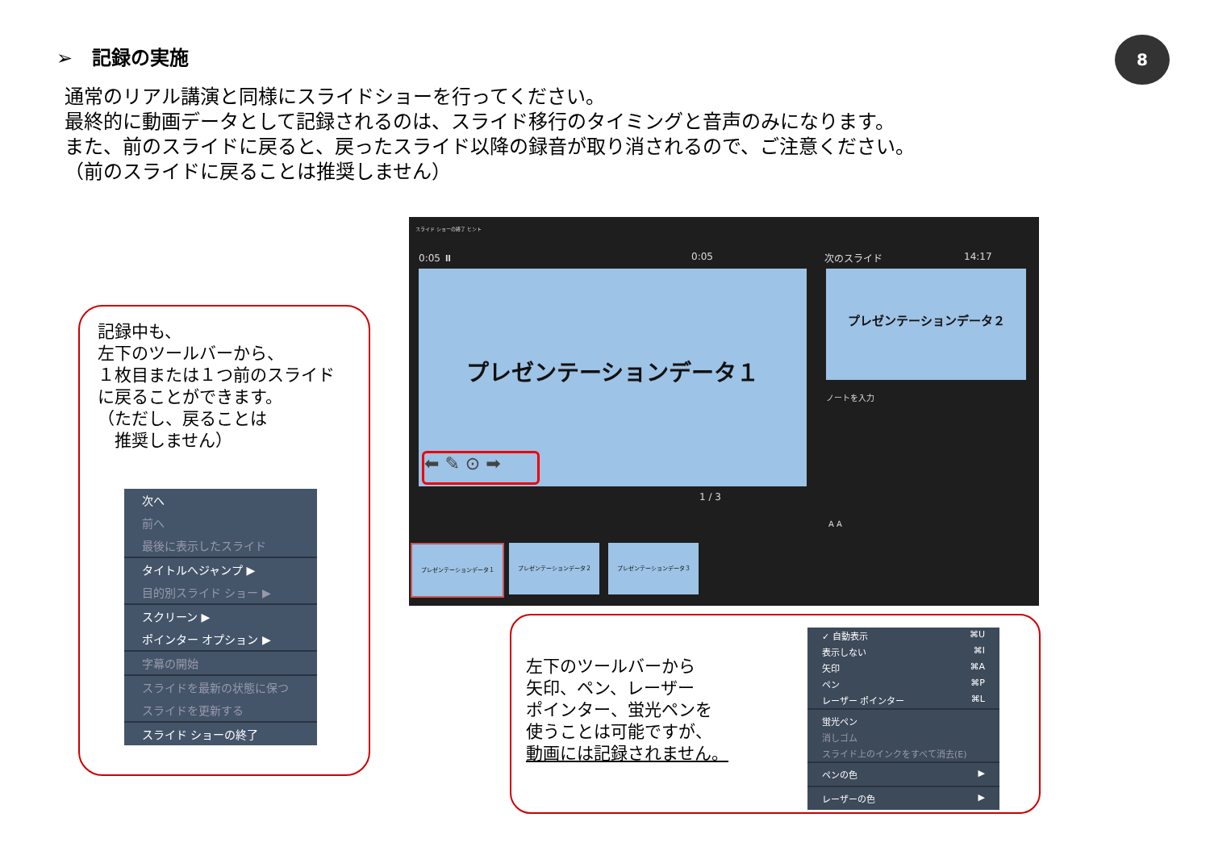➢　記録の実施 8
通常のリアル講演と同様にスライドショーを行ってください。
最終的に動画データとして記録されるのは、スライド移行のタイミングと音声のみになります。
また、前のスライドに戻ると、戻ったスライド以降の録音が取り消されるので、ご注意ください。
（前のスライドに戻ることは推奨しません）
記録中も、
左下のツールバーから、
１枚目または１つ前のスライド
に戻ることができます。
（ただし、戻ることは
　推奨しません）
次へ
前へ
最後に表示したスライド
タイトルへジャンプ ▶
目的別スライド ショー ▶
スクリーン ▶
ポインター オプション ▶
字幕の開始
スライドを最新の状態に保つ
スライドを更新する
スライド ショーの終了
スライド ショーの終了 ヒント
0:05 ⏸ 0:05 14:17
次のスライド
プレゼンテーションデータ１
⬅ ✎ ⊙ ➡
プレゼンテーションデータ２
ノートを入力
1 / 3
A A
プレゼンテーションデータ１ プレゼンテーションデータ２ プレゼンテーションデータ３
左下のツールバーから
矢印、ペン、レーザー
ポインター、蛍光ペンを
使うことは可能ですが、
動画には記録されません。
✓ 自動表示 ⌘U
表示しない ⌘I
矢印 ⌘A
ペン ⌘P
レーザー ポインター ⌘L
蛍光ペン
消しゴム
スライド上のインクをすべて消去(E)
ペンの色 ▶
レーザーの色 ▶